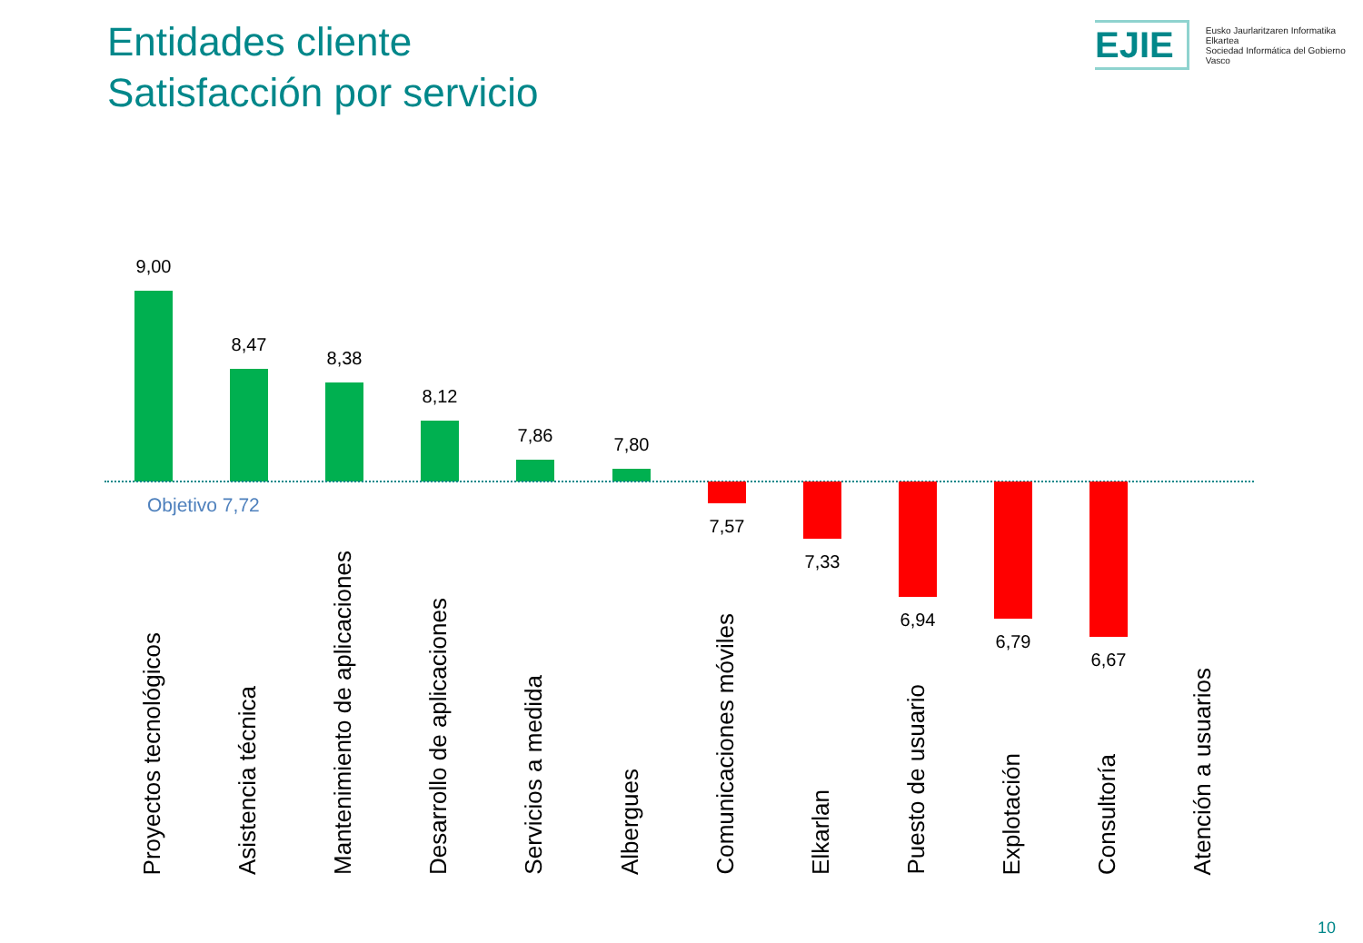Entidades cliente
Satisfacción por servicio
EJIE
Eusko Jaurlaritzaren Informatika Elkartea
Sociedad Informática del Gobierno Vasco
9,00
8,47
8,38
8,12
7,86 7,80
Objetivo 7,72
7,57
7,33
6,94
6,79
6,67
Proyectos tecnológicos
Asistencia técnica
Mantenimiento de aplicaciones
Desarrollo de aplicaciones
Servicios a medida
Albergues
Comunicaciones móviles
Elkarlan
Puesto de usuario
Explotación
Consultoría
Atención a usuarios
10